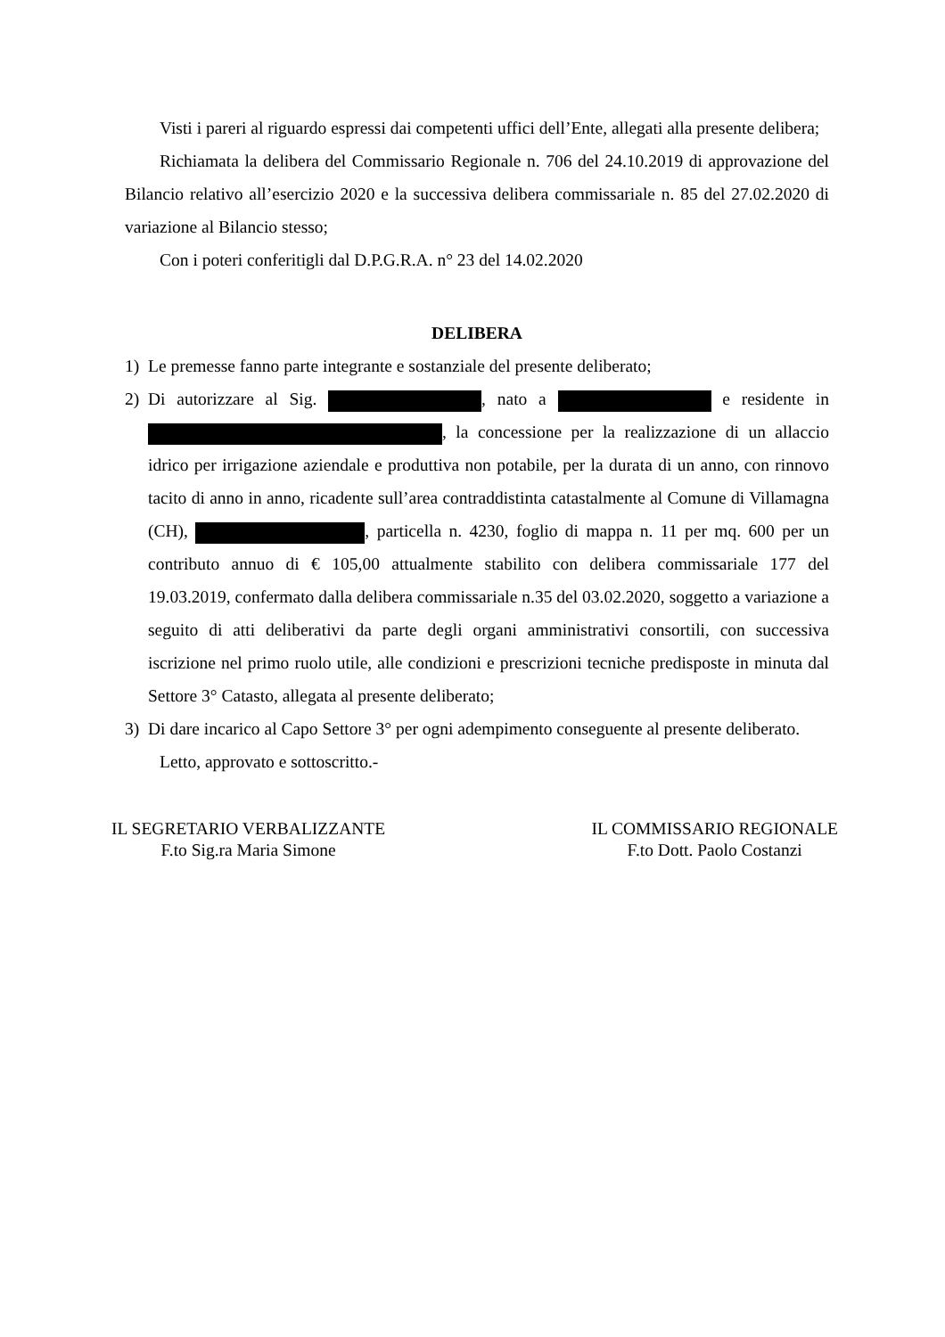Visti i pareri al riguardo espressi dai competenti uffici dell’Ente, allegati alla presente delibera;
Richiamata la delibera del Commissario Regionale n. 706 del 24.10.2019 di approvazione del Bilancio relativo all’esercizio 2020 e la successiva delibera commissariale n. 85 del 27.02.2020 di variazione al Bilancio stesso;
Con i poteri conferitigli dal D.P.G.R.A. n° 23 del 14.02.2020
DELIBERA
1) Le premesse fanno parte integrante e sostanziale del presente deliberato;
2) Di autorizzare al Sig. , nato a e residente in , la concessione per la realizzazione di un allaccio idrico per irrigazione aziendale e produttiva non potabile, per la durata di un anno, con rinnovo tacito di anno in anno, ricadente sull’area contraddistinta catastalmente al Comune di Villamagna (CH), , particella n. 4230, foglio di mappa n. 11 per mq. 600 per un contributo annuo di € 105,00 attualmente stabilito con delibera commissariale 177 del 19.03.2019, confermato dalla delibera commissariale n.35 del 03.02.2020, soggetto a variazione a seguito di atti deliberativi da parte degli organi amministrativi consortili, con successiva iscrizione nel primo ruolo utile, alle condizioni e prescrizioni tecniche predisposte in minuta dal Settore 3° Catasto, allegata al presente deliberato;
3) Di dare incarico al Capo Settore 3° per ogni adempimento conseguente al presente deliberato.
Letto, approvato e sottoscritto.-
IL SEGRETARIO VERBALIZZANTE
F.to Sig.ra Maria Simone
IL COMMISSARIO REGIONALE
F.to Dott. Paolo Costanzi